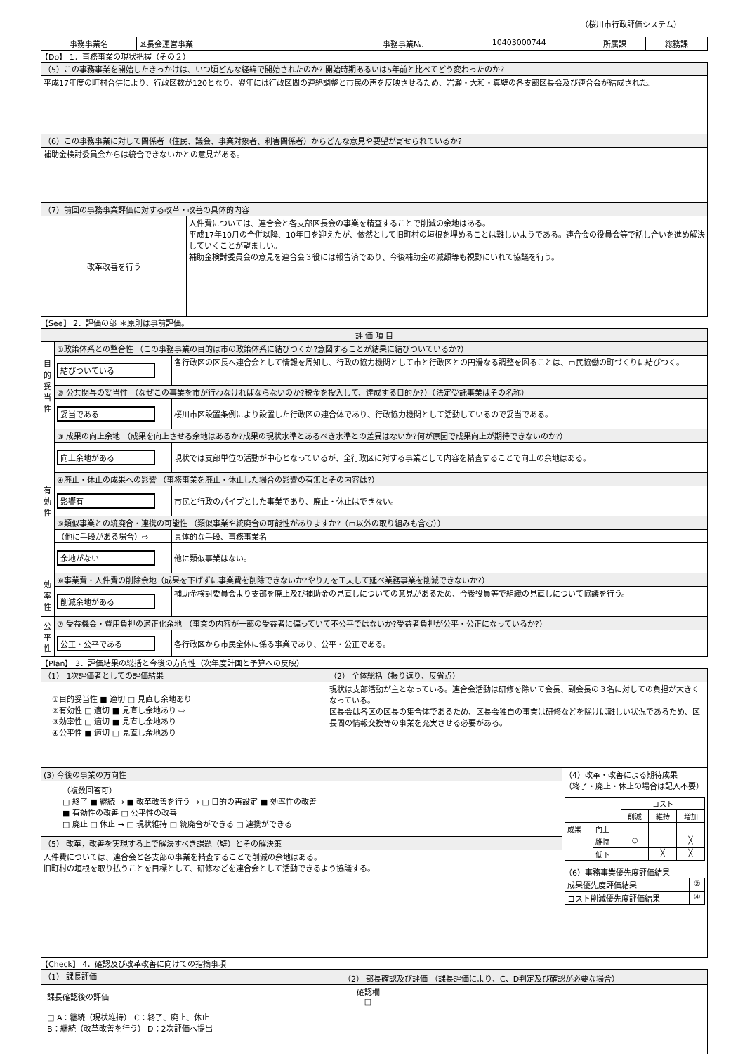（桜川市行政評価システム）
| 事務事業名 | 区長会運営事業 | 事務事業№. | 10403000744 | 所属課 | 総務課 |
【Do】 1．事務事業の現状把握（その２）
| （5）この事務事業を開始したきっかけは、いつ頃どんな経緯で開始されたのか? 開始時期あるいは5年前と比べてどう変わったのか? |
| 平成17年度の町村合併により、行政区数が120となり、翌年には行政区間の連絡調整と市民の声を反映させるため、岩瀬・大和・真壁の各支部区長会及び連合会が結成された。 |
| （6）この事務事業に対して関係者（住民、議会、事業対象者、利害関係者）からどんな意見や要望が寄せられているか? |
| 補助金検討委員会からは統合できないかとの意見がある。 |
| （7）前回の事務事業評価に対する改革・改善の具体的内容 | |
| 改革改善を行う | 人件費については、連合会と各支部区長会の事業を精査することで削減の余地はある。 平成17年10月の合併以降、10年目を迎えたが、依然として旧町村の垣根を埋めることは難しいようである。連合会の役員会等で話し合いを進め解決していくことが望ましい。 補助金検討委員会の意見を連合会３役には報告済であり、今後補助金の減額等も視野にいれて協議を行う。 |
【See】 2．評価の部 ＊原則は事前評価。
| 評 価 項 目 | | |
| --- | --- | --- |
| 目的妥当性 | ①政策体系との整合性 （この事務事業の目的は市の政策体系に結びつくか?意図することが結果に結びついているか?） | |
| | 結びついている | 各行政区の区長へ連合会として情報を周知し、行政の協力機関として市と行政区との円滑なる調整を図ることは、市民協働の町づくりに結びつく。 |
| | ② 公共関与の妥当性 （なぜこの事業を市が行わなければならないのか?税金を投入して、達成する目的か?）（法定受託事業はその名称） | |
| | 妥当である | 桜川市区設置条例により設置した行政区の連合体であり、行政協力機関として活動しているので妥当である。 |
| 有効性 | ③ 成果の向上余地 （成果を向上させる余地はあるか?成果の現状水準とあるべき水準との差異はないか?何が原因で成果向上が期待できないのか?） | |
| | 向上余地がある | 現状では支部単位の活動が中心となっているが、全行政区に対する事業として内容を精査することで向上の余地はある。 |
| | ④廃止・休止の成果への影響 （事務事業を廃止・休止した場合の影響の有無とその内容は?） | |
| | 影響有 | 市民と行政のパイプとした事業であり、廃止・休止はできない。 |
| | ⑤類似事業との統廃合・連携の可能性 （類似事業や統廃合の可能性がありますか?（市以外の取り組みも含む）） | |
| | （他に手段がある場合）⇨ | 具体的な手段、事務事業名 |
| | 余地がない | 他に類似事業はない。 |
| 効率性 | ⑥事業費・人件費の削除余地（成果を下げずに事業費を削除できないか?やり方を工夫して延べ業務事業を削減できないか?） | |
| | 削減余地がある | 補助金検討委員会より支部を廃止及び補助金の見直しについての意見があるため、今後役員等で組織の見直しについて協議を行う。 |
| 公平性 | ⑦ 受益機会・費用負担の適正化余地 （事業の内容が一部の受益者に偏っていて不公平ではないか?受益者負担が公平・公正になっているか?） | |
| | 公正・公平である | 各行政区から市民全体に係る事業であり、公平・公正である。 |
【Plan】 3．評価結果の総括と今後の方向性（次年度計画と予算への反映）
| （1） 1次評価者としての評価結果 | （2） 全体総括（振り返り、反省点） |
| ①目的妥当性 ■ 適切 □ 見直し余地あり ②有効性 □ 適切 ■ 見直し余地あり ⇨ ③効率性 □ 適切 ■ 見直し余地あり ④公平性 ■ 適切 □ 見直し余地あり | 現状は支部活動が主となっている。連合会活動は研修を除いて会長、副会長の３名に対しての負担が大きくなっている。 区長会は各区の区長の集合体であるため、区長会独自の事業は研修などを除けば難しい状況であるため、区長間の情報交換等の事業を充実させる必要がある。 |
| (3) 今後の事業の方向性 | （4）改革・改善による期待成果 （終了・廃止・休止の場合は記入不要） / / / コスト / / / / / / 削減 / 維持 / 増加 / / 成果 / 向上 / / / / / / 維持 / ○ / / ╳ / / / 低下 / / ╳ / ╳ / （6）事務事業優先度評価結果 / 成果優先度評価結果 / ② / / コスト削減優先度評価結果 / ④ / |
| （複数回答可） □ 終了 ■ 継続 → ■ 改革改善を行う → □ 目的の再設定 ■ 効率性の改善 ■ 有効性の改善 □ 公平性の改善 □ 廃止 □ 休止 → □ 現状維持 □ 統廃合ができる □ 連携ができる | |
| （5） 改革，改善を実現する上で解決すべき課題（壁）とその解決策 | |
| 人件費については、連合会と各支部の事業を精査することで削減の余地はある。 旧町村の垣根を取り払うことを目標として、研修などを連合会として活動できるよう協議する。 | |
【Check】 4．確認及び改革改善に向けての指摘事項
| （1） 課長評価 | （2） 部長確認及び評価 （課長評価により、C、D判定及び確認が必要な場合） | |
| 課長確認後の評価 □ A：継続（現状維持） C：終了、廃止、休止 B：継続（改革改善を行う） D：2次評価へ提出 | 確認欄 □ | |